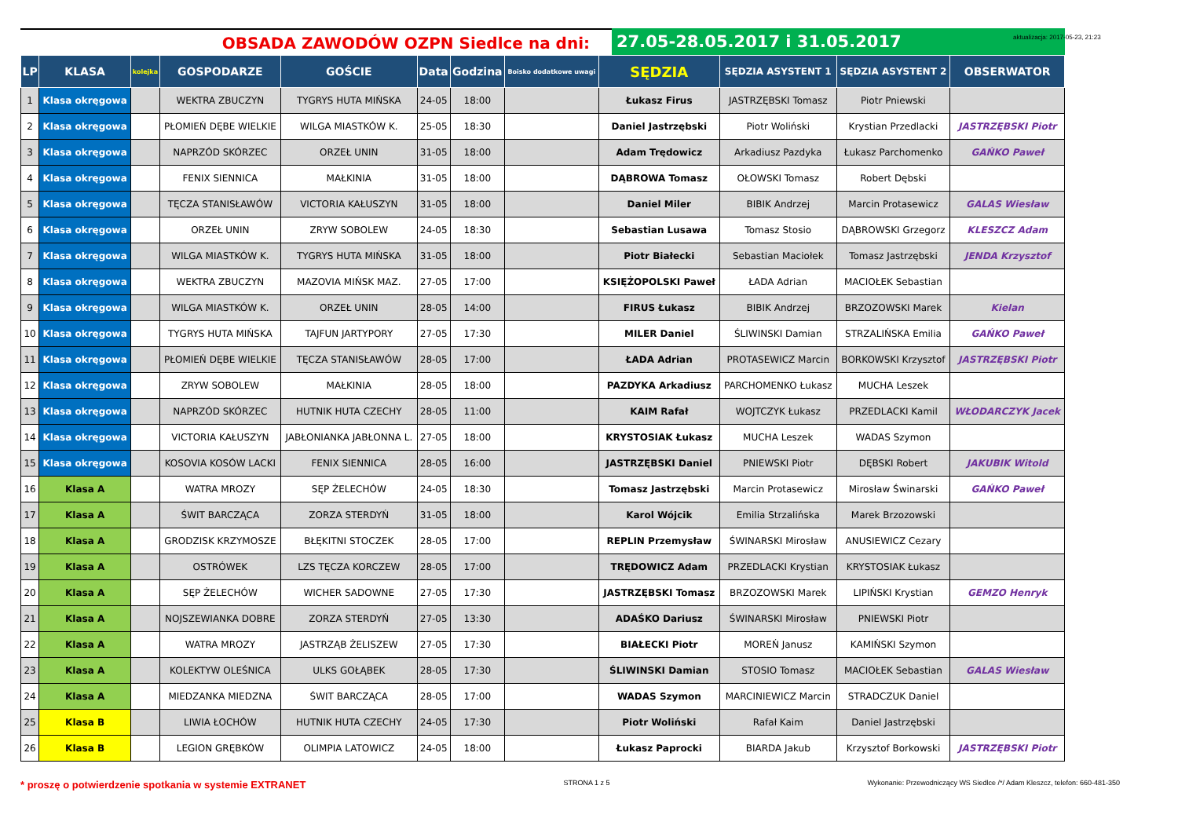OBSADA ZAWODÓW OZPN Siedlce na dni: 27.05-28.05.2017 i 31.05.2017
aktualizacja: 2017-05-23, 21:23
| LP | KLASA | kolejka | GOSPODARZE | GOŚCIE | Data | Godzina | Boisko dodatkowe uwagi | SĘDZIA | SĘDZIA ASYSTENT 1 | SĘDZIA ASYSTENT 2 | OBSERWATOR |
| --- | --- | --- | --- | --- | --- | --- | --- | --- | --- | --- | --- |
| 1 | Klasa okręgowa | | WEKTRA ZBUCZYN | TYGRYS HUTA MIŃSKA | 24-05 | 18:00 | | Łukasz Firus | JASTRZĘBSKI Tomasz | Piotr Pniewski | |
| 2 | Klasa okręgowa | | PŁOMIEŃ DĘBE WIELKIE | WILGA MIASTKÓW K. | 25-05 | 18:30 | | Daniel Jastrzębski | Piotr Woliński | Krystian Przedlacki | JASTRZĘBSKI Piotr |
| 3 | Klasa okręgowa | | NAPRZÓD SKÓRZEC | ORZEŁ UNIN | 31-05 | 18:00 | | Adam Trędowicz | Arkadiusz Pazdyka | Łukasz Parchomenko | GAŃKO Paweł |
| 4 | Klasa okręgowa | | FENIX SIENNICA | MAŁKINIA | 31-05 | 18:00 | | DĄBROWA Tomasz | OŁOWSKI Tomasz | Robert Dębski | |
| 5 | Klasa okręgowa | | TĘCZA STANISŁAWÓW | VICTORIA KAŁUSZYN | 31-05 | 18:00 | | Daniel Miler | BIBIK Andrzej | Marcin Protasewicz | GALAS Wiesław |
| 6 | Klasa okręgowa | | ORZEŁ UNIN | ZRYW SOBOLEW | 24-05 | 18:30 | | Sebastian Lusawa | Tomasz Stosio | DĄBROWSKI Grzegorz | KLESZCZ Adam |
| 7 | Klasa okręgowa | | WILGA MIASTKÓW K. | TYGRYS HUTA MIŃSKA | 31-05 | 18:00 | | Piotr Białecki | Sebastian Maciołek | Tomasz Jastrzębski | JENDA Krzysztof |
| 8 | Klasa okręgowa | | WEKTRA ZBUCZYN | MAZOVIA MIŃSK MAZ. | 27-05 | 17:00 | | KSIĘŻOPOLSKI Paweł | ŁADA Adrian | MACIOŁEK Sebastian | |
| 9 | Klasa okręgowa | | WILGA MIASTKÓW K. | ORZEŁ UNIN | 28-05 | 14:00 | | FIRUS Łukasz | BIBIK Andrzej | BRZOZOWSKI Marek | Kielan |
| 10 | Klasa okręgowa | | TYGRYS HUTA MIŃSKA | TAJFUN JARTYPORY | 27-05 | 17:30 | | MILER Daniel | ŚLIWINSKI Damian | STRZALIŃSKA Emilia | GAŃKO Paweł |
| 11 | Klasa okręgowa | | PŁOMIEŃ DĘBE WIELKIE | TĘCZA STANISŁAWÓW | 28-05 | 17:00 | | ŁADA Adrian | PROTASEWICZ Marcin | BORKOWSKI Krzysztof | JASTRZĘBSKI Piotr |
| 12 | Klasa okręgowa | | ZRYW SOBOLEW | MAŁKINIA | 28-05 | 18:00 | | PAZDYKA Arkadiusz | PARCHOMENKO Łukasz | MUCHA Leszek | |
| 13 | Klasa okręgowa | | NAPRZÓD SKÓRZEC | HUTNIK HUTA CZECHY | 28-05 | 11:00 | | KAIM Rafał | WOJTCZYK Łukasz | PRZEDLACKI Kamil | WŁODARCZYK Jacek |
| 14 | Klasa okręgowa | | VICTORIA KAŁUSZYN | JABŁONIANKA JABŁONNA L. | 27-05 | 18:00 | | KRYSTOSIAK Łukasz | MUCHA Leszek | WADAS Szymon | |
| 15 | Klasa okręgowa | | KOSOVIA KOSÓW LACKI | FENIX SIENNICA | 28-05 | 16:00 | | JASTRZĘBSKI Daniel | PNIEWSKI Piotr | DĘBSKI Robert | JAKUBIK Witold |
| 16 | Klasa A | | WATRA MROZY | SĘP ŻELECHÓW | 24-05 | 18:30 | | Tomasz Jastrzębski | Marcin Protasewicz | Mirosław Świnarski | GAŃKO Paweł |
| 17 | Klasa A | | ŚWIT BARCZĄCA | ZORZA STERDYŃ | 31-05 | 18:00 | | Karol Wójcik | Emilia Strzalińska | Marek Brzozowski | |
| 18 | Klasa A | | GRODZISK KRZYMOSZE | BŁĘKITNI STOCZEK | 28-05 | 17:00 | | REPLIN Przemysław | ŚWINARSKI Mirosław | ANUSIEWICZ Cezary | |
| 19 | Klasa A | | OSTRÓWEK | LZS TĘCZA KORCZEW | 28-05 | 17:00 | | TRĘDOWICZ Adam | PRZEDLACKI Krystian | KRYSTOSIAK Łukasz | |
| 20 | Klasa A | | SĘP ŻELECHÓW | WICHER SADOWNE | 27-05 | 17:30 | | JASTRZĘBSKI Tomasz | BRZOZOWSKI Marek | LIPIŃSKI Krystian | GEMZO Henryk |
| 21 | Klasa A | | NOJSZEWIANKA DOBRE | ZORZA STERDYŃ | 27-05 | 13:30 | | ADAŚKO Dariusz | ŚWINARSKI Mirosław | PNIEWSKI Piotr | |
| 22 | Klasa A | | WATRA MROZY | JASTRZĄB ŻELISZEW | 27-05 | 17:30 | | BIAŁECKI Piotr | MOREŃ Janusz | KAMIŃSKI Szymon | |
| 23 | Klasa A | | KOLEKTYW OLEŚNICA | ULKS GOŁĄBEK | 28-05 | 17:30 | | ŚLIWINSKI Damian | STOSIO Tomasz | MACIOŁEK Sebastian | GALAS Wiesław |
| 24 | Klasa A | | MIEDZANKA MIEDZNA | ŚWIT BARCZĄCA | 28-05 | 17:00 | | WADAS Szymon | MARCINIEWICZ Marcin | STRADCZUK Daniel | |
| 25 | Klasa B | | LIWIA ŁOCHÓW | HUTNIK HUTA CZECHY | 24-05 | 17:30 | | Piotr Woliński | Rafał Kaim | Daniel Jastrzębski | |
| 26 | Klasa B | | LEGION GRĘBKÓW | OLIMPIA LATOWICZ | 24-05 | 18:00 | | Łukasz Paprocki | BIARDA Jakub | Krzysztof Borkowski | JASTRZĘBSKI Piotr |
* proszę o potwierdzenie spotkania w systemie EXTRANET STRONA 1 z 5 Wykonanie: Przewodniczący WS Siedlce /*/ Adam Kleszcz, telefon: 660-481-350